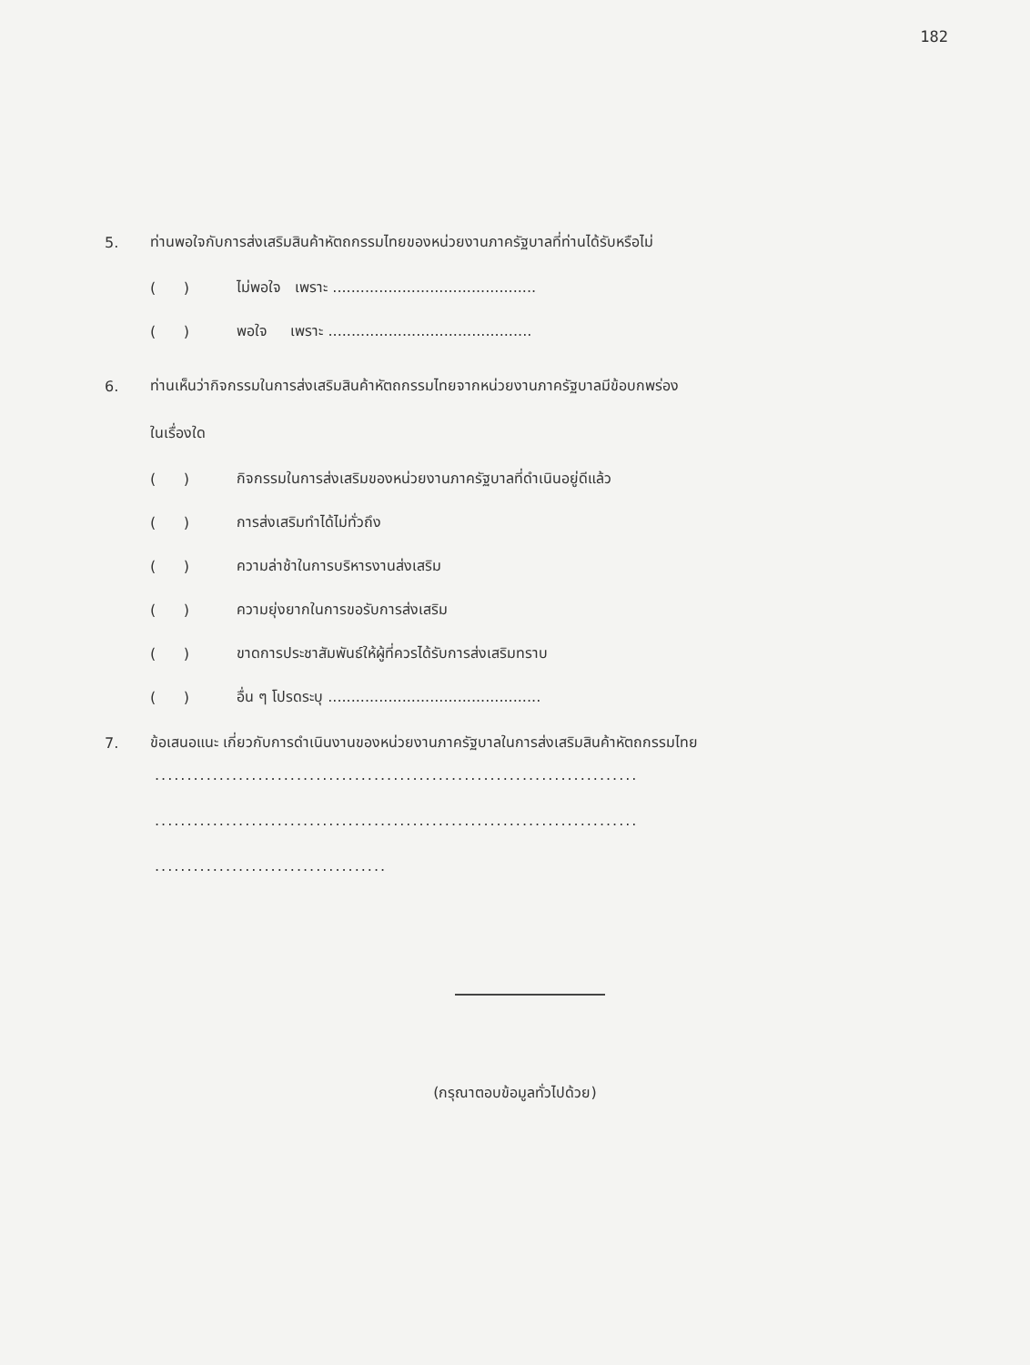182
5. ท่านพอใจกับการส่งเสริมสินค้าหัตถกรรมไทยของหน่วยงานภาครัฐบาลที่ท่านได้รับหรือไม่
( ) ไม่พอใจ เพราะ ............................................
( ) พอใจ เพราะ ............................................
6. ท่านเห็นว่ากิจกรรมในการส่งเสริมสินค้าหัตถกรรมไทยจากหน่วยงานภาครัฐบาลมีข้อบกพร่อง
ในเรื่องใด
( ) กิจกรรมในการส่งเสริมของหน่วยงานภาครัฐบาลที่ดำเนินอยู่ดีแล้ว
( ) การส่งเสริมทำได้ไม่ทั่วถึง
( ) ความล่าช้าในการบริหารงานส่งเสริม
( ) ความยุ่งยากในการขอรับการส่งเสริม
( ) ขาดการประชาสัมพันธ์ให้ผู้ที่ควรได้รับการส่งเสริมทราบ
( ) อื่น ๆ โปรดระบุ ..............................................
7. ข้อเสนอแนะ เกี่ยวกับการดำเนินงานของหน่วยงานภาครัฐบาลในการส่งเสริมสินค้าหัตถกรรมไทย
...........................................................................
...........................................................................
....................................
(กรุณาตอบข้อมูลทั่วไปด้วย)